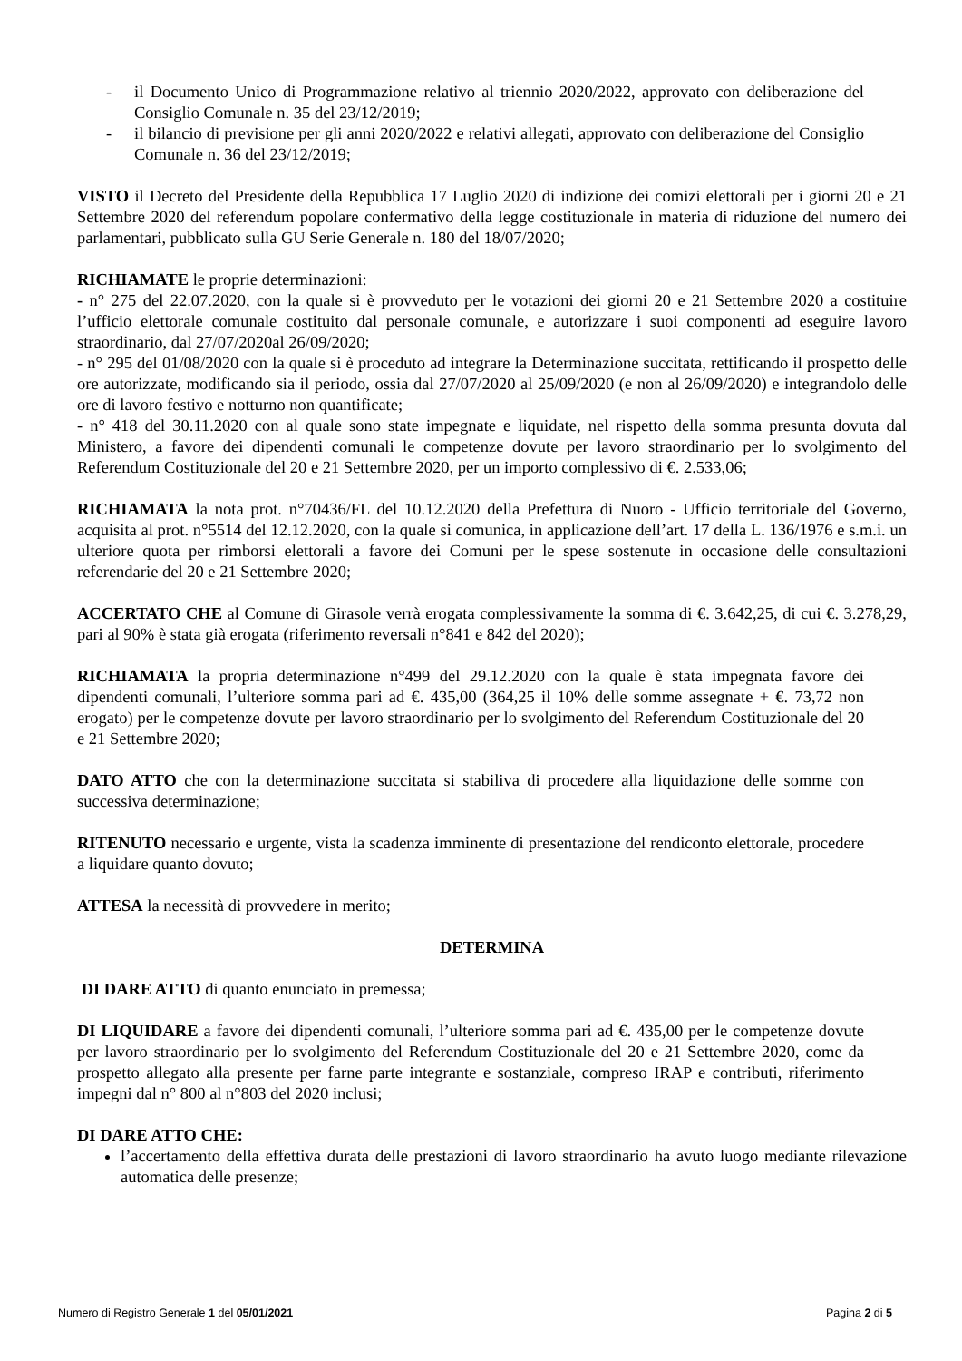- il Documento Unico di Programmazione relativo al triennio 2020/2022, approvato con deliberazione del Consiglio Comunale n. 35 del 23/12/2019;
- il bilancio di previsione per gli anni 2020/2022 e relativi allegati, approvato con deliberazione del Consiglio Comunale n. 36 del 23/12/2019;
VISTO il Decreto del Presidente della Repubblica 17 Luglio 2020 di indizione dei comizi elettorali per i giorni 20 e 21 Settembre 2020 del referendum popolare confermativo della legge costituzionale in materia di riduzione del numero dei parlamentari, pubblicato sulla GU Serie Generale n. 180 del 18/07/2020;
RICHIAMATE le proprie determinazioni:
- n° 275 del 22.07.2020, con la quale si è provveduto per le votazioni dei giorni 20 e 21 Settembre 2020 a costituire l’ufficio elettorale comunale costituito dal personale comunale, e autorizzare i suoi componenti ad eseguire lavoro straordinario, dal 27/07/2020al 26/09/2020;
- n° 295 del 01/08/2020 con la quale si è proceduto ad integrare la Determinazione succitata, rettificando il prospetto delle ore autorizzate, modificando sia il periodo, ossia dal 27/07/2020 al 25/09/2020 (e non al 26/09/2020) e integrandolo delle ore di lavoro festivo e notturno non quantificate;
- n° 418 del 30.11.2020 con al quale sono state impegnate e liquidate, nel rispetto della somma presunta dovuta dal Ministero, a favore dei dipendenti comunali le competenze dovute per lavoro straordinario per lo svolgimento del Referendum Costituzionale del 20 e 21 Settembre 2020, per un importo complessivo di €. 2.533,06;
RICHIAMATA la nota prot. n°70436/FL del 10.12.2020 della Prefettura di Nuoro - Ufficio territoriale del Governo, acquisita al prot. n°5514 del 12.12.2020, con la quale si comunica, in applicazione dell’art. 17 della L. 136/1976 e s.m.i. un ulteriore quota per rimborsi elettorali a favore dei Comuni per le spese sostenute in occasione delle consultazioni referendarie del 20 e 21 Settembre 2020;
ACCERTATO CHE al Comune di Girasole verrà erogata complessivamente la somma di €. 3.642,25, di cui €. 3.278,29, pari al 90% è stata già erogata (riferimento reversali n°841 e 842 del 2020);
RICHIAMATA la propria determinazione n°499 del 29.12.2020 con la quale è stata impegnata favore dei dipendenti comunali, l’ulteriore somma pari ad €. 435,00 (364,25 il 10% delle somme assegnate + €. 73,72 non erogato) per le competenze dovute per lavoro straordinario per lo svolgimento del Referendum Costituzionale del 20 e 21 Settembre 2020;
DATO ATTO che con la determinazione succitata si stabiliva di procedere alla liquidazione delle somme con successiva determinazione;
RITENUTO necessario e urgente, vista la scadenza imminente di presentazione del rendiconto elettorale, procedere a liquidare quanto dovuto;
ATTESA la necessità di provvedere in merito;
DETERMINA
DI DARE ATTO di quanto enunciato in premessa;
DI LIQUIDARE a favore dei dipendenti comunali, l’ulteriore somma pari ad €. 435,00 per le competenze dovute per lavoro straordinario per lo svolgimento del Referendum Costituzionale del 20 e 21 Settembre 2020, come da prospetto allegato alla presente per farne parte integrante e sostanziale, compreso IRAP e contributi, riferimento impegni dal n° 800 al n°803 del 2020 inclusi;
DI DARE ATTO CHE:
l’accertamento della effettiva durata delle prestazioni di lavoro straordinario ha avuto luogo mediante rilevazione automatica delle presenze;
Numero di Registro Generale 1 del 05/01/2021 Pagina 2 di 5